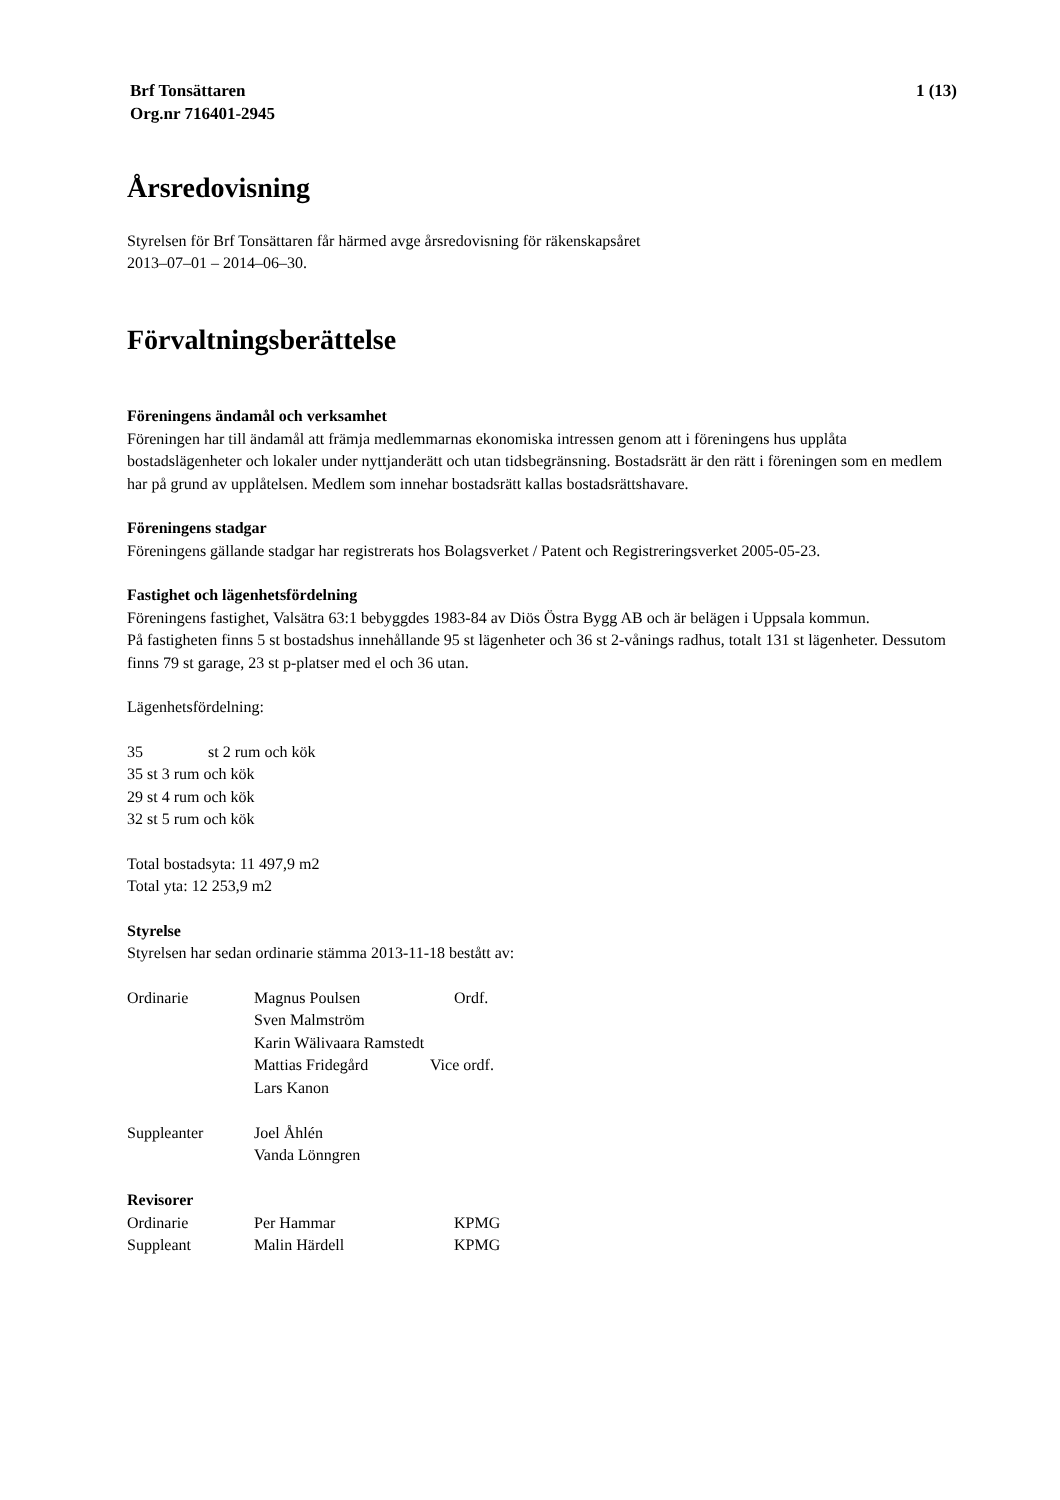Brf Tonsättaren
Org.nr 716401-2945
1 (13)
Årsredovisning
Styrelsen för Brf Tonsättaren får härmed avge årsredovisning för räkenskapsåret
2013–07–01 – 2014–06–30.
Förvaltningsberättelse
Föreningens ändamål och verksamhet
Föreningen har till ändamål att främja medlemmarnas ekonomiska intressen genom att i föreningens hus upplåta bostadslägenheter och lokaler under nyttjanderätt och utan tidsbegränsning. Bostadsrätt är den rätt i föreningen som en medlem har på grund av upplåtelsen. Medlem som innehar bostadsrätt kallas bostadsrättshavare.
Föreningens stadgar
Föreningens gällande stadgar har registrerats hos Bolagsverket / Patent och Registreringsverket 2005-05-23.
Fastighet och lägenhetsfördelning
Föreningens fastighet, Valsätra 63:1 bebyggdes 1983-84 av Diös Östra Bygg AB och är belägen i Uppsala kommun.
På fastigheten finns 5 st bostadshus innehållande 95 st lägenheter och 36 st 2-vånings radhus, totalt 131 st lägenheter. Dessutom finns 79 st garage, 23 st p-platser med el och 36 utan.
Lägenhetsfördelning:
35 st 2 rum och kök
35 st 3 rum och kök
29 st 4 rum och kök
32 st 5 rum och kök
Total bostadsyta: 11 497,9 m2
Total yta: 12 253,9 m2
Styrelse
Styrelsen har sedan ordinarie stämma 2013-11-18 bestått av:
Ordinarie Magnus Poulsen Ordf.
Sven Malmström
Karin Wälivaara Ramstedt
Mattias Fridegård Vice ordf.
Lars Kanon
Suppleanter Joel Åhlén
Vanda Lönngren
Revisorer
Ordinarie Per Hammar KPMG
Suppleant Malin Härdell KPMG